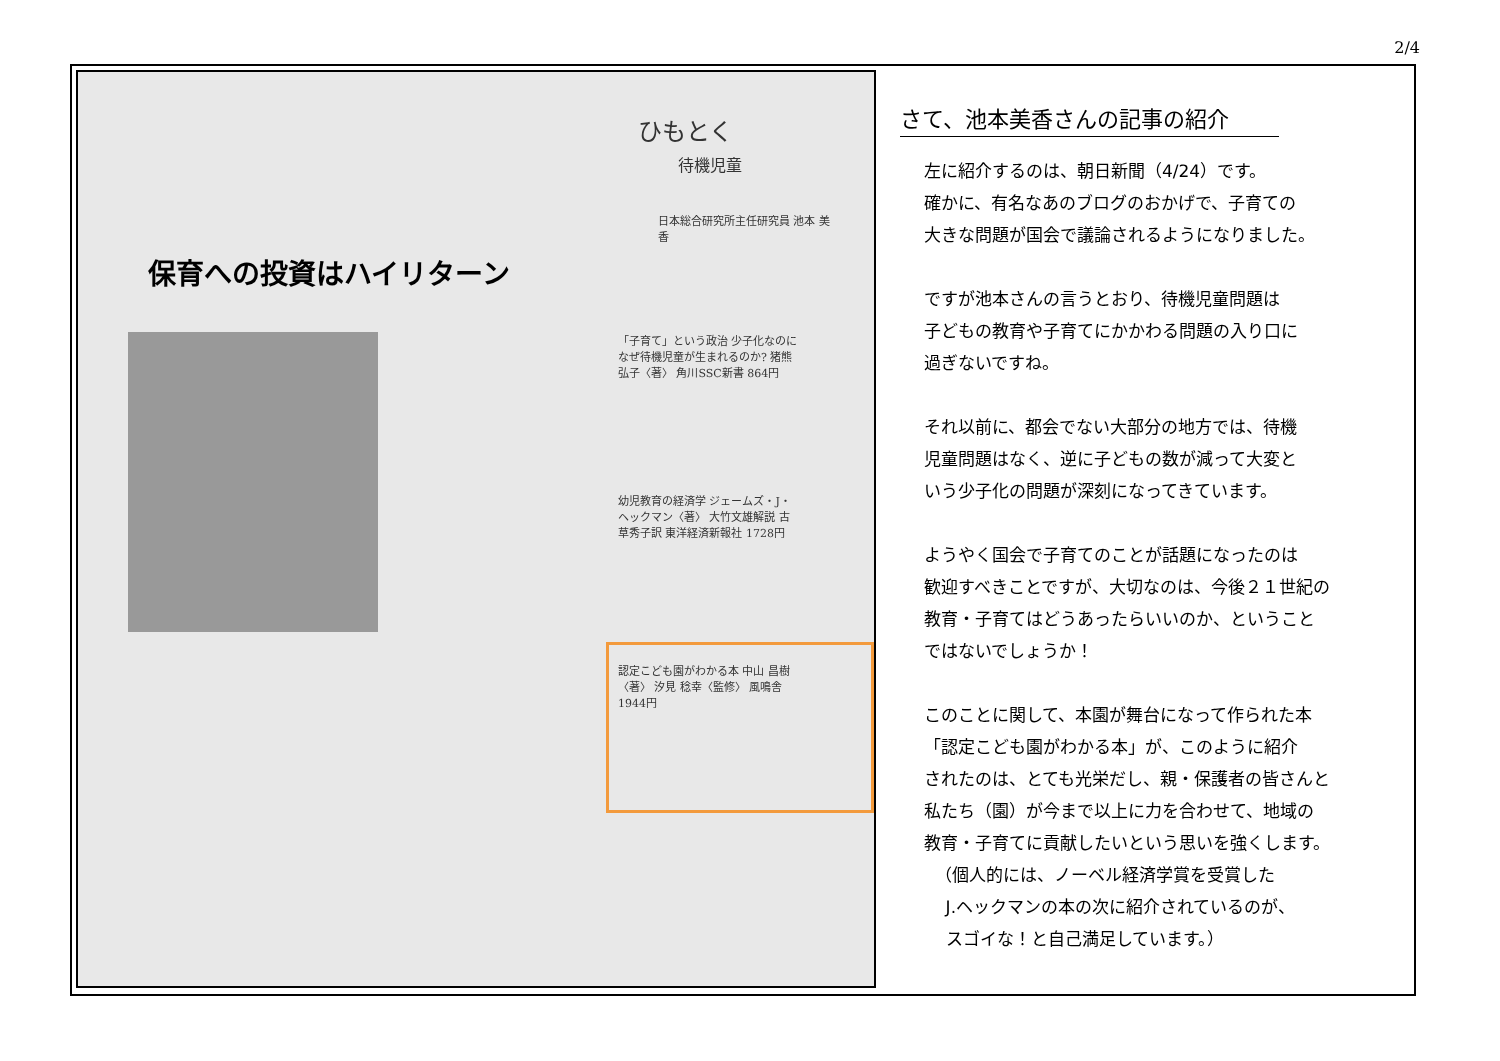2/4
ひもとく
待機児童
日本総合研究所主任研究員 池本 美香
保育への投資はハイリターン
「子育て」という政治 少子化なのになぜ待機児童が生まれるのか? 猪熊 弘子〈著〉 角川SSC新書 864円
幼児教育の経済学 ジェームズ・J・ヘックマン〈著〉 大竹文雄解説 古草秀子訳 東洋経済新報社 1728円
認定こども園がわかる本 中山 昌樹〈著〉 汐見 稔幸〈監修〉 風鳴舎 1944円
さて、池本美香さんの記事の紹介
左に紹介するのは、朝日新聞（4/24）です。
確かに、有名なあのブログのおかげで、子育ての
大きな問題が国会で議論されるようになりました。
ですが池本さんの言うとおり、待機児童問題は
子どもの教育や子育てにかかわる問題の入り口に
過ぎないですね。
それ以前に、都会でない大部分の地方では、待機
児童問題はなく、逆に子どもの数が減って大変と
いう少子化の問題が深刻になってきています。
ようやく国会で子育てのことが話題になったのは
歓迎すべきことですが、大切なのは、今後２１世紀の
教育・子育てはどうあったらいいのか、ということ
ではないでしょうか！
このことに関して、本園が舞台になって作られた本
「認定こども園がわかる本」が、このように紹介
されたのは、とても光栄だし、親・保護者の皆さんと
私たち（園）が今まで以上に力を合わせて、地域の
教育・子育てに貢献したいという思いを強くします。
（個人的には、ノーベル経済学賞を受賞した
J.ヘックマンの本の次に紹介されているのが、
スゴイな！と自己満足しています。）